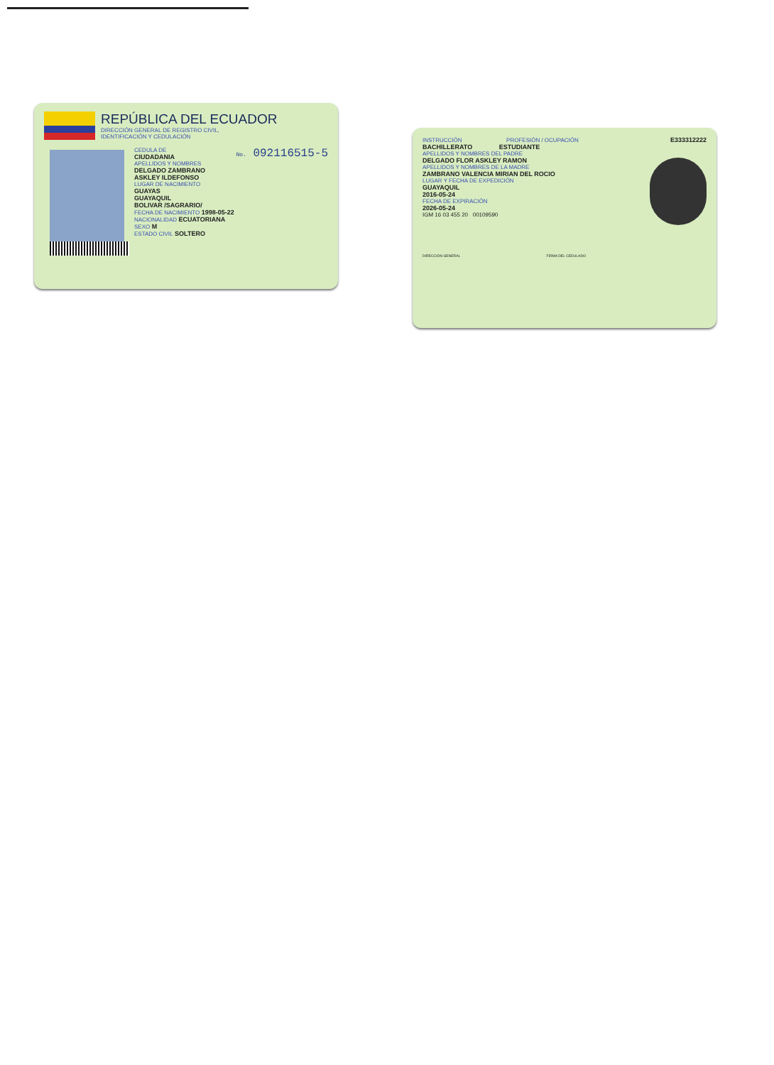REPÚBLICA DEL ECUADOR
DIRECCIÓN GENERAL DE REGISTRO CIVIL,
IDENTIFICACIÓN Y CEDULACIÓN
No. 092116515-5
CEDULA DE
CIUDADANIA
APELLIDOS Y NOMBRES
DELGADO ZAMBRANO
ASKLEY ILDEFONSO
LUGAR DE NACIMIENTO
GUAYAS
GUAYAQUIL
BOLIVAR /SAGRARIO/
FECHA DE NACIMIENTO 1998-05-22
NACIONALIDAD ECUATORIANA
SEXO M
ESTADO CIVIL SOLTERO
E333312222
INSTRUCCIÓN PROFESIÓN / OCUPACIÓN
BACHILLERATO ESTUDIANTE
APELLIDOS Y NOMBRES DEL PADRE
DELGADO FLOR ASKLEY RAMON
APELLIDOS Y NOMBRES DE LA MADRE
ZAMBRANO VALENCIA MIRIAN DEL ROCIO
LUGAR Y FECHA DE EXPEDICIÓN
GUAYAQUIL
2016-05-24
FECHA DE EXPIRACIÓN
2026-05-24
IGM 16 03 455 20 00109590
DIRECCIÓN GENERAL FIRMA DEL CEDULADO